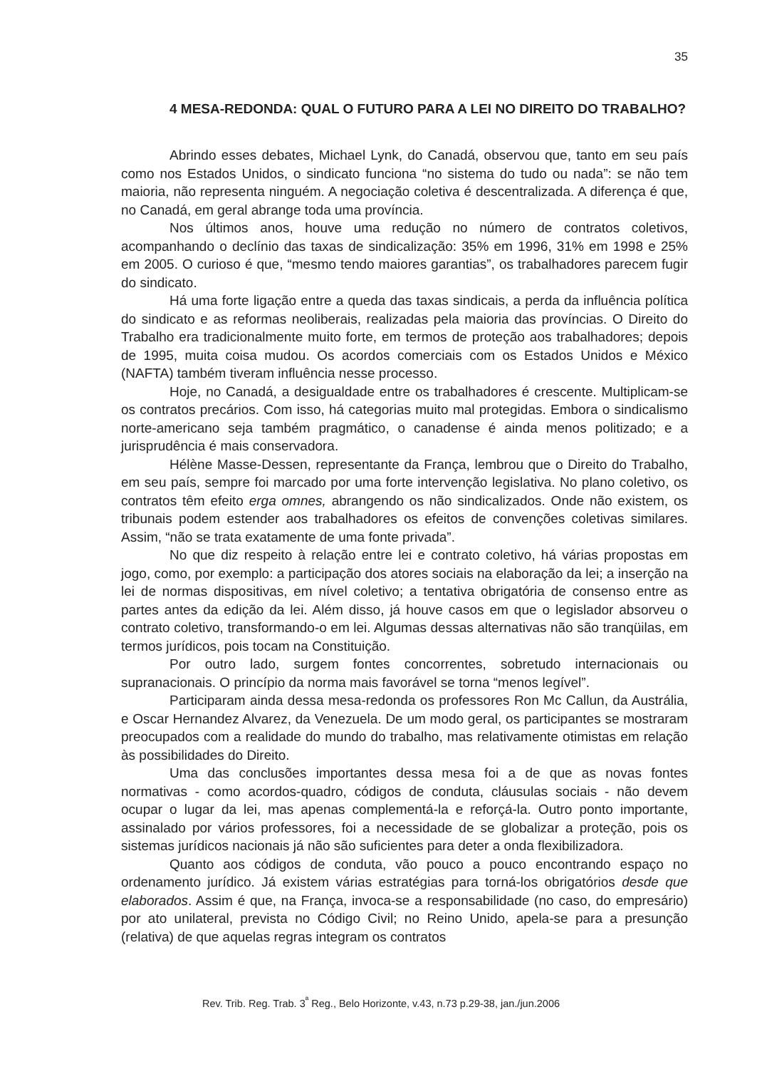35
4 MESA-REDONDA: QUAL O FUTURO PARA A LEI NO DIREITO DO TRABALHO?
Abrindo esses debates, Michael Lynk, do Canadá, observou que, tanto em seu país como nos Estados Unidos, o sindicato funciona “no sistema do tudo ou nada”: se não tem maioria, não representa ninguém. A negociação coletiva é descentralizada. A diferença é que, no Canadá, em geral abrange toda uma província.
Nos últimos anos, houve uma redução no número de contratos coletivos, acompanhando o declínio das taxas de sindicalização: 35% em 1996, 31% em 1998 e 25% em 2005. O curioso é que, “mesmo tendo maiores garantias”, os trabalhadores parecem fugir do sindicato.
Há uma forte ligação entre a queda das taxas sindicais, a perda da influência política do sindicato e as reformas neoliberais, realizadas pela maioria das províncias. O Direito do Trabalho era tradicionalmente muito forte, em termos de proteção aos trabalhadores; depois de 1995, muita coisa mudou. Os acordos comerciais com os Estados Unidos e México (NAFTA) também tiveram influência nesse processo.
Hoje, no Canadá, a desigualdade entre os trabalhadores é crescente. Multiplicam-se os contratos precários. Com isso, há categorias muito mal protegidas. Embora o sindicalismo norte-americano seja também pragmático, o canadense é ainda menos politizado; e a jurisprudência é mais conservadora.
Hélène Masse-Dessen, representante da França, lembrou que o Direito do Trabalho, em seu país, sempre foi marcado por uma forte intervenção legislativa. No plano coletivo, os contratos têm efeito erga omnes, abrangendo os não sindicalizados. Onde não existem, os tribunais podem estender aos trabalhadores os efeitos de convenções coletivas similares. Assim, “não se trata exatamente de uma fonte privada”.
No que diz respeito à relação entre lei e contrato coletivo, há várias propostas em jogo, como, por exemplo: a participação dos atores sociais na elaboração da lei; a inserção na lei de normas dispositivas, em nível coletivo; a tentativa obrigatória de consenso entre as partes antes da edição da lei. Além disso, já houve casos em que o legislador absorveu o contrato coletivo, transformando-o em lei. Algumas dessas alternativas não são tranqüilas, em termos jurídicos, pois tocam na Constituição.
Por outro lado, surgem fontes concorrentes, sobretudo internacionais ou supranacionais. O princípio da norma mais favorável se torna “menos legível”.
Participaram ainda dessa mesa-redonda os professores Ron Mc Callun, da Austrália, e Oscar Hernandez Alvarez, da Venezuela. De um modo geral, os participantes se mostraram preocupados com a realidade do mundo do trabalho, mas relativamente otimistas em relação às possibilidades do Direito.
Uma das conclusões importantes dessa mesa foi a de que as novas fontes normativas - como acordos-quadro, códigos de conduta, cláusulas sociais - não devem ocupar o lugar da lei, mas apenas complementá-la e reforçá-la. Outro ponto importante, assinalado por vários professores, foi a necessidade de se globalizar a proteção, pois os sistemas jurídicos nacionais já não são suficientes para deter a onda flexibilizadora.
Quanto aos códigos de conduta, vão pouco a pouco encontrando espaço no ordenamento jurídico. Já existem várias estratégias para torná-los obrigatórios desde que elaborados. Assim é que, na França, invoca-se a responsabilidade (no caso, do empresário) por ato unilateral, prevista no Código Civil; no Reino Unido, apela-se para a presunção (relativa) de que aquelas regras integram os contratos
Rev. Trib. Reg. Trab. 3<sup>ª</sup> Reg., Belo Horizonte, v.43, n.73 p.29-38, jan./jun.2006